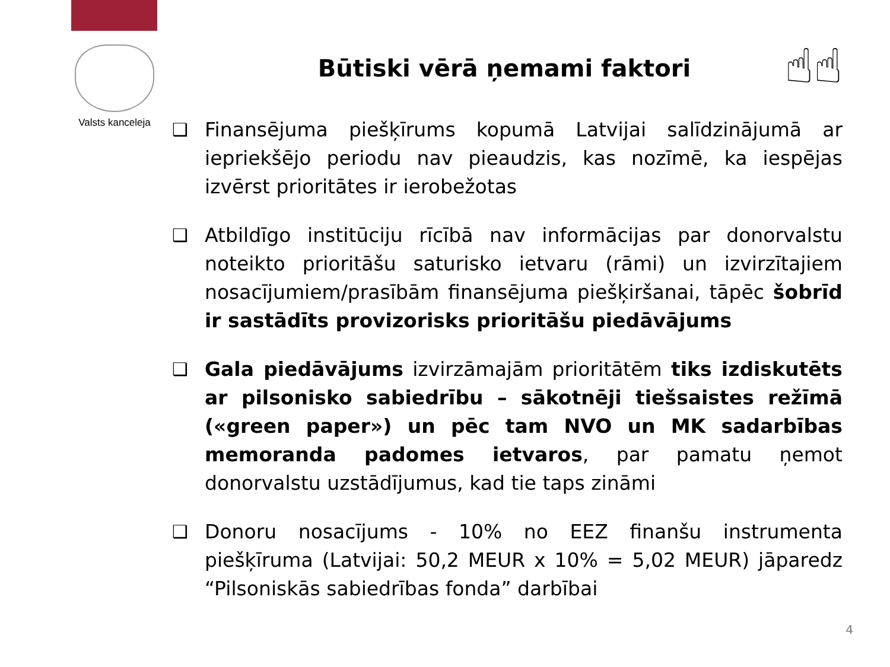Valsts kanceleja
Būtiski vērā ņemami faktori ☝☝
❑ Finansējuma piešķīrums kopumā Latvijai salīdzinājumā ar iepriekšējo periodu nav pieaudzis, kas nozīmē, ka iespējas izvērst prioritātes ir ierobežotas
❑ Atbildīgo institūciju rīcībā nav informācijas par donorvalstu noteikto prioritāšu saturisko ietvaru (rāmi) un izvirzītajiem nosacījumiem/prasībām finansējuma piešķiršanai, tāpēc šobrīd ir sastādīts provizorisks prioritāšu piedāvājums
❑ Gala piedāvājums izvirzāmajām prioritātēm tiks izdiskutēts ar pilsonisko sabiedrību – sākotnēji tiešsaistes režīmā («green paper») un pēc tam NVO un MK sadarbības memoranda padomes ietvaros, par pamatu ņemot donorvalstu uzstādījumus, kad tie taps zināmi
❑ Donoru nosacījums - 10% no EEZ finanšu instrumenta piešķīruma (Latvijai: 50,2 MEUR x 10% = 5,02 MEUR) jāparedz “Pilsoniskās sabiedrības fonda” darbībai
4